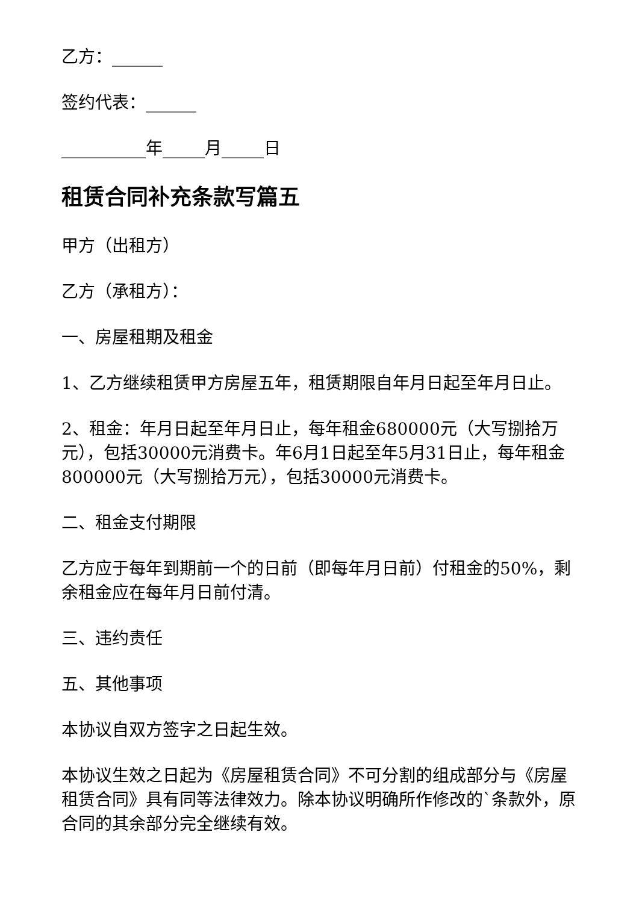乙方：______
签约代表：______
__________年_____月_____日
租赁合同补充条款写篇五
甲方（出租方）
乙方（承租方）：
一、房屋租期及租金
1、乙方继续租赁甲方房屋五年，租赁期限自年月日起至年月日止。
2、租金：年月日起至年月日止，每年租金680000元（大写捌拾万元），包括30000元消费卡。年6月1日起至年5月31日止，每年租金800000元（大写捌拾万元），包括30000元消费卡。
二、租金支付期限
乙方应于每年到期前一个的日前（即每年月日前）付租金的50%，剩余租金应在每年月日前付清。
三、违约责任
五、其他事项
本协议自双方签字之日起生效。
本协议生效之日起为《房屋租赁合同》不可分割的组成部分与《房屋租赁合同》具有同等法律效力。除本协议明确所作修改的`条款外，原合同的其余部分完全继续有效。